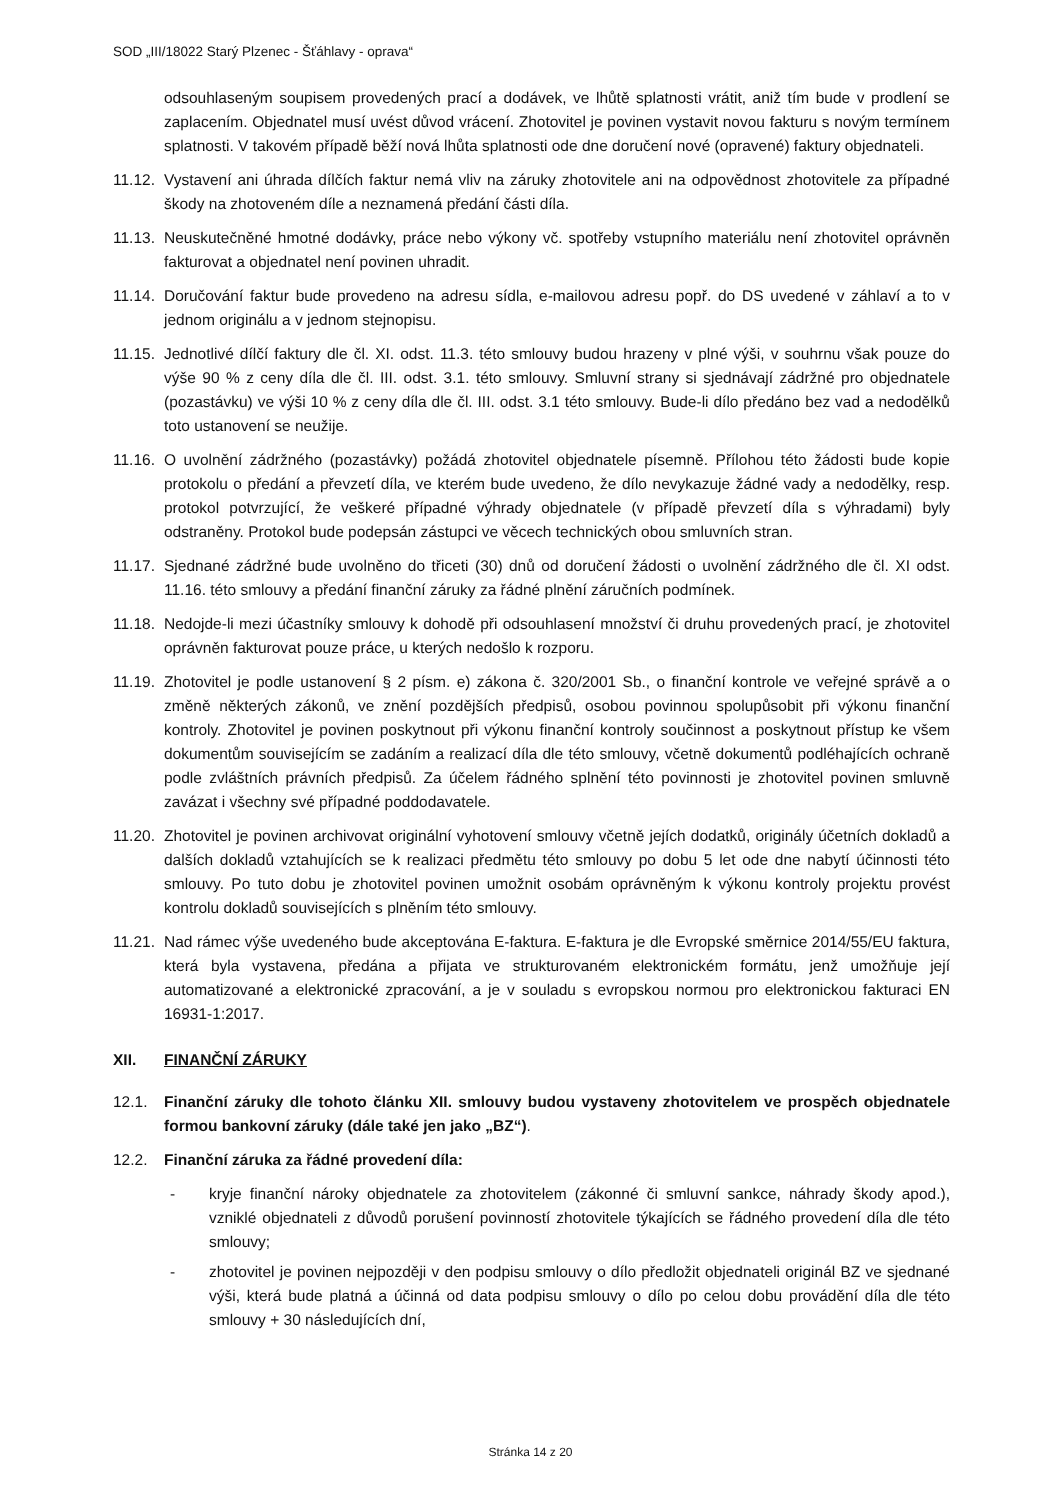SOD „III/18022 Starý Plzenec - Šťáhlavy - oprava“
odsouhlaseným soupisem provedených prací a dodávek, ve lhůtě splatnosti vrátit, aniž tím bude v prodlení se zaplacením. Objednatel musí uvést důvod vrácení. Zhotovitel je povinen vystavit novou fakturu s novým termínem splatnosti. V takovém případě běží nová lhůta splatnosti ode dne doručení nové (opravené) faktury objednateli.
11.12.
Vystavení ani úhrada dílčích faktur nemá vliv na záruky zhotovitele ani na odpovědnost zhotovitele za případné škody na zhotoveném díle a neznamená předání části díla.
11.13.
Neuskutečněné hmotné dodávky, práce nebo výkony vč. spotřeby vstupního materiálu není zhotovitel oprávněn fakturovat a objednatel není povinen uhradit.
11.14.
Doručování faktur bude provedeno na adresu sídla, e-mailovou adresu popř. do DS uvedené v záhlaví a to v jednom originálu a v jednom stejnopisu.
11.15.
Jednotlivé dílčí faktury dle čl. XI. odst. 11.3. této smlouvy budou hrazeny v plné výši, v souhrnu však pouze do výše 90 % z ceny díla dle čl. III. odst. 3.1. této smlouvy. Smluvní strany si sjednávají zádržné pro objednatele (pozastávku) ve výši 10 % z ceny díla dle čl. III. odst. 3.1 této smlouvy. Bude-li dílo předáno bez vad a nedodělků toto ustanovení se neužije.
11.16.
O uvolnění zádržného (pozastávky) požádá zhotovitel objednatele písemně. Přílohou této žádosti bude kopie protokolu o předání a převzetí díla, ve kterém bude uvedeno, že dílo nevykazuje žádné vady a nedodělky, resp. protokol potvrzující, že veškeré případné výhrady objednatele (v případě převzetí díla s výhradami) byly odstraněny. Protokol bude podepsán zástupci ve věcech technických obou smluvních stran.
11.17.
Sjednané zádržné bude uvolněno do třiceti (30) dnů od doručení žádosti o uvolnění zádržného dle čl. XI odst. 11.16. této smlouvy a předání finanční záruky za řádné plnění záručních podmínek.
11.18.
Nedojde-li mezi účastníky smlouvy k dohodě při odsouhlasení množství či druhu provedených prací, je zhotovitel oprávněn fakturovat pouze práce, u kterých nedošlo k rozporu.
11.19.
Zhotovitel je podle ustanovení § 2 písm. e) zákona č. 320/2001 Sb., o finanční kontrole ve veřejné správě a o změně některých zákonů, ve znění pozdějších předpisů, osobou povinnou spolupůsobit při výkonu finanční kontroly. Zhotovitel je povinen poskytnout při výkonu finanční kontroly součinnost a poskytnout přístup ke všem dokumentům souvisejícím se zadáním a realizací díla dle této smlouvy, včetně dokumentů podléhajících ochraně podle zvláštních právních předpisů. Za účelem řádného splnění této povinnosti je zhotovitel povinen smluvně zavázat i všechny své případné poddodavatele.
11.20.
Zhotovitel je povinen archivovat originální vyhotovení smlouvy včetně jejích dodatků, originály účetních dokladů a dalších dokladů vztahujících se k realizaci předmětu této smlouvy po dobu 5 let ode dne nabytí účinnosti této smlouvy. Po tuto dobu je zhotovitel povinen umožnit osobám oprávněným k výkonu kontroly projektu provést kontrolu dokladů souvisejících s plněním této smlouvy.
11.21.
Nad rámec výše uvedeného bude akceptována E-faktura. E-faktura je dle Evropské směrnice 2014/55/EU faktura, která byla vystavena, předána a přijata ve strukturovaném elektronickém formátu, jenž umožňuje její automatizované a elektronické zpracování, a je v souladu s evropskou normou pro elektronickou fakturaci EN 16931-1:2017.
XII. FINANČNÍ ZÁRUKY
12.1. Finanční záruky dle tohoto článku XII. smlouvy budou vystaveny zhotovitelem ve prospěch objednatele formou bankovní záruky (dále také jen jako „BZ“).
12.2. Finanční záruka za řádné provedení díla:
- kryje finanční nároky objednatele za zhotovitelem (zákonné či smluvní sankce, náhrady škody apod.), vzniklé objednateli z důvodů porušení povinností zhotovitele týkajících se řádného provedení díla dle této smlouvy;
- zhotovitel je povinen nejpozději v den podpisu smlouvy o dílo předložit objednateli originál BZ ve sjednané výši, která bude platná a účinná od data podpisu smlouvy o dílo po celou dobu provádění díla dle této smlouvy + 30 následujících dní,
Stránka 14 z 20